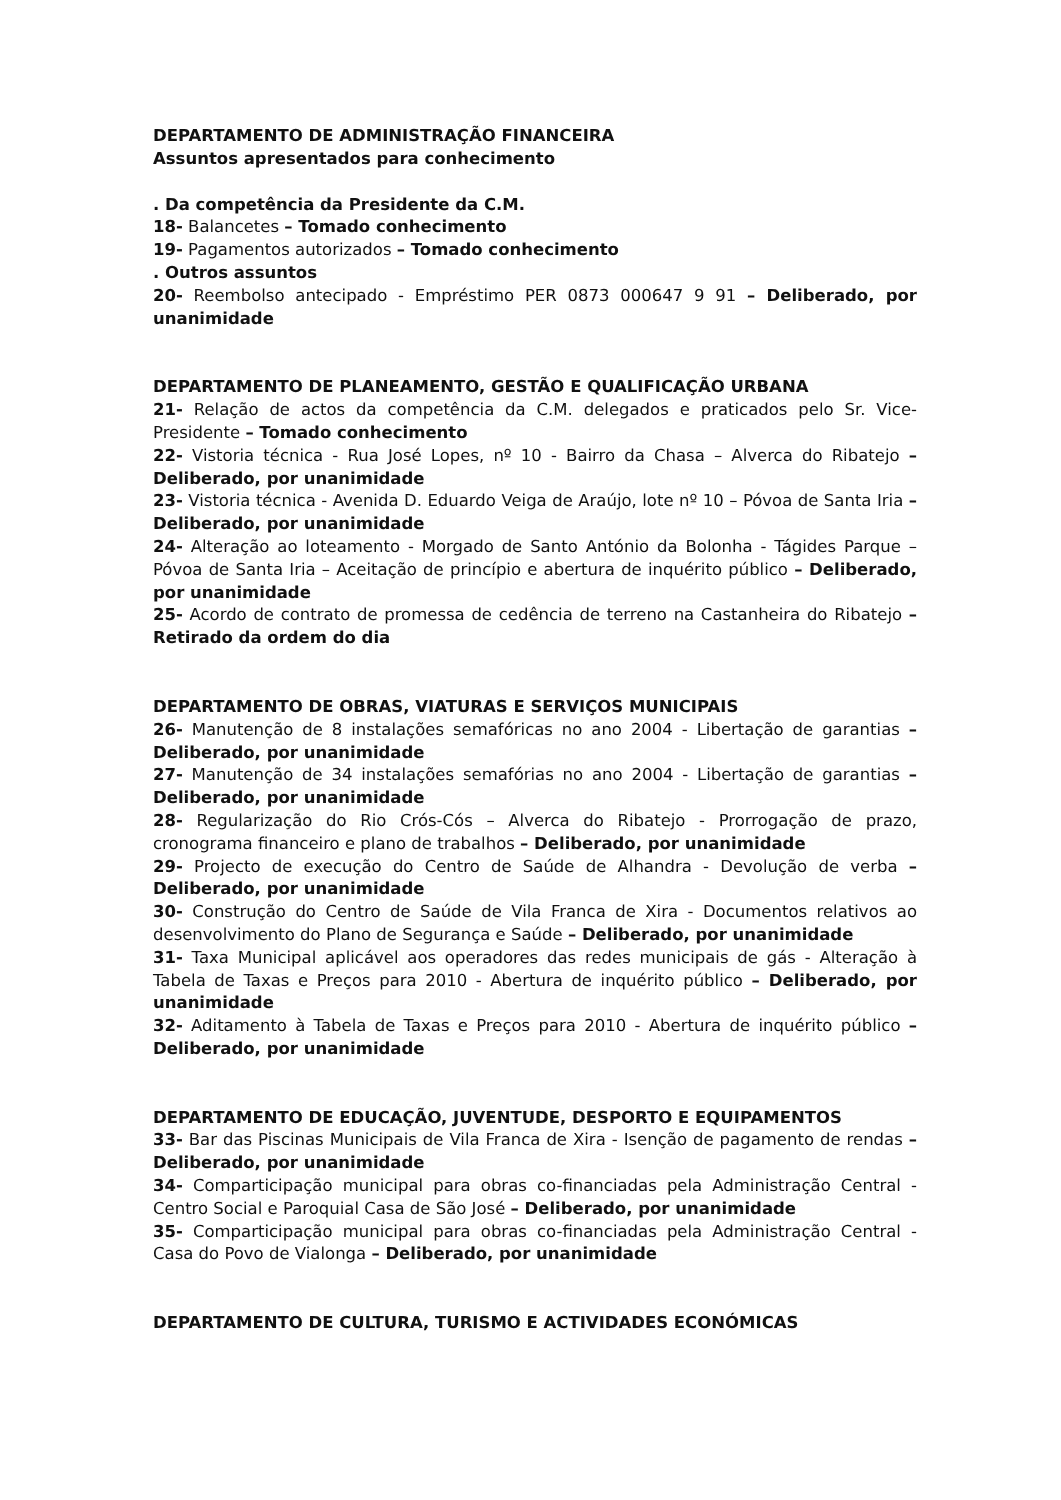DEPARTAMENTO DE ADMINISTRAÇÃO FINANCEIRA
Assuntos apresentados para conhecimento
. Da competência da Presidente da C.M.
18- Balancetes – Tomado conhecimento
19- Pagamentos autorizados – Tomado conhecimento
. Outros assuntos
20- Reembolso antecipado - Empréstimo PER 0873 000647 9 91 – Deliberado, por unanimidade
DEPARTAMENTO DE PLANEAMENTO, GESTÃO E QUALIFICAÇÃO URBANA
21- Relação de actos da competência da C.M. delegados e praticados pelo Sr. Vice-Presidente – Tomado conhecimento
22- Vistoria técnica - Rua José Lopes, nº 10 - Bairro da Chasa – Alverca do Ribatejo – Deliberado, por unanimidade
23- Vistoria técnica - Avenida D. Eduardo Veiga de Araújo, lote nº 10 – Póvoa de Santa Iria – Deliberado, por unanimidade
24- Alteração ao loteamento - Morgado de Santo António da Bolonha - Tágides Parque – Póvoa de Santa Iria – Aceitação de princípio e abertura de inquérito público – Deliberado, por unanimidade
25- Acordo de contrato de promessa de cedência de terreno na Castanheira do Ribatejo – Retirado da ordem do dia
DEPARTAMENTO DE OBRAS, VIATURAS E SERVIÇOS MUNICIPAIS
26- Manutenção de 8 instalações semafóricas no ano 2004 - Libertação de garantias – Deliberado, por unanimidade
27- Manutenção de 34 instalações semafórias no ano 2004 - Libertação de garantias – Deliberado, por unanimidade
28- Regularização do Rio Crós-Cós – Alverca do Ribatejo - Prorrogação de prazo, cronograma financeiro e plano de trabalhos – Deliberado, por unanimidade
29- Projecto de execução do Centro de Saúde de Alhandra - Devolução de verba – Deliberado, por unanimidade
30- Construção do Centro de Saúde de Vila Franca de Xira - Documentos relativos ao desenvolvimento do Plano de Segurança e Saúde – Deliberado, por unanimidade
31- Taxa Municipal aplicável aos operadores das redes municipais de gás - Alteração à Tabela de Taxas e Preços para 2010 - Abertura de inquérito público – Deliberado, por unanimidade
32- Aditamento à Tabela de Taxas e Preços para 2010 - Abertura de inquérito público – Deliberado, por unanimidade
DEPARTAMENTO DE EDUCAÇÃO, JUVENTUDE, DESPORTO E EQUIPAMENTOS
33- Bar das Piscinas Municipais de Vila Franca de Xira - Isenção de pagamento de rendas – Deliberado, por unanimidade
34- Comparticipação municipal para obras co-financiadas pela Administração Central - Centro Social e Paroquial Casa de São José – Deliberado, por unanimidade
35- Comparticipação municipal para obras co-financiadas pela Administração Central - Casa do Povo de Vialonga – Deliberado, por unanimidade
DEPARTAMENTO DE CULTURA, TURISMO E ACTIVIDADES ECONÓMICAS